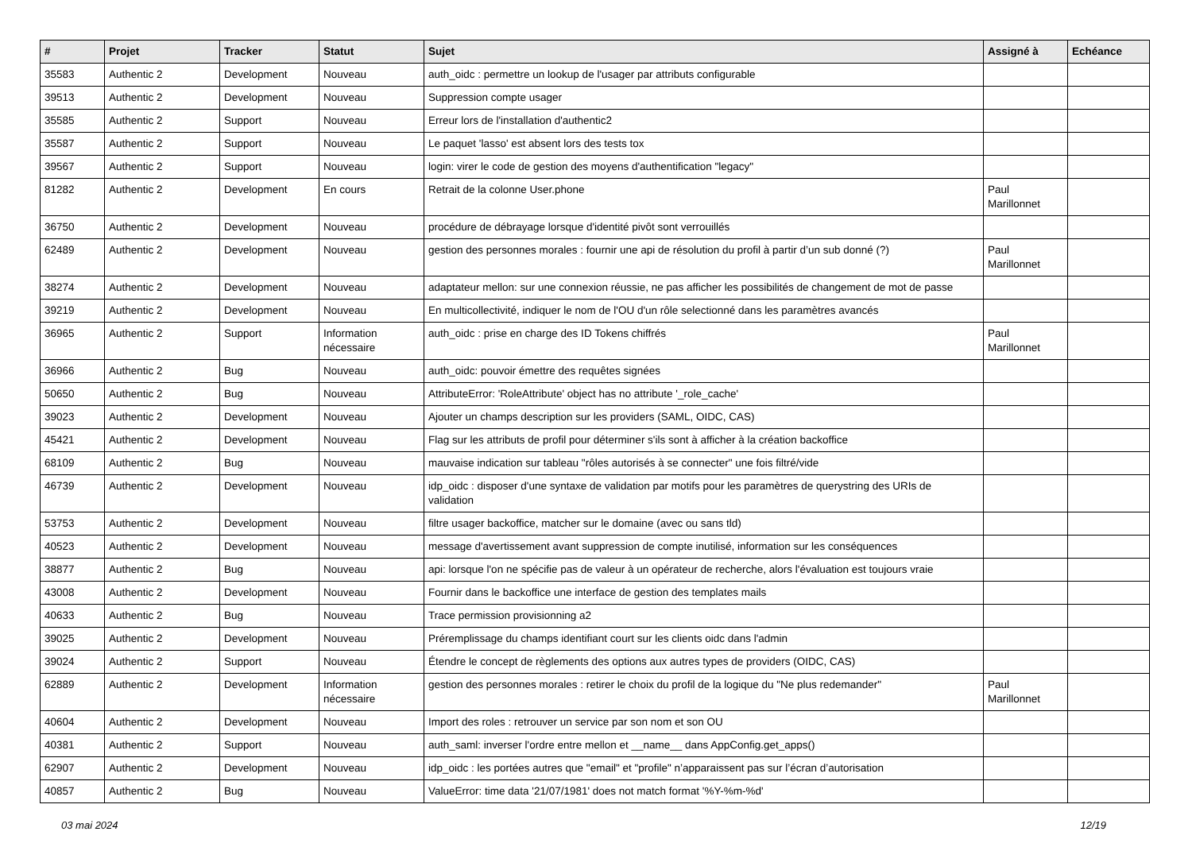| # | Projet | Tracker | Statut | Sujet | Assigné à | Echéance |
| --- | --- | --- | --- | --- | --- | --- |
| 35583 | Authentic 2 | Development | Nouveau | auth_oidc : permettre un lookup de l'usager par attributs configurable | | |
| 39513 | Authentic 2 | Development | Nouveau | Suppression compte usager | | |
| 35585 | Authentic 2 | Support | Nouveau | Erreur lors de l'installation d'authentic2 | | |
| 35587 | Authentic 2 | Support | Nouveau | Le paquet 'lasso' est absent lors des tests tox | | |
| 39567 | Authentic 2 | Support | Nouveau | login: virer le code de gestion des moyens d'authentification "legacy" | | |
| 81282 | Authentic 2 | Development | En cours | Retrait de la colonne User.phone | Paul Marillonnet | |
| 36750 | Authentic 2 | Development | Nouveau | procédure de débrayage lorsque d'identité pivôt sont verrouillés | | |
| 62489 | Authentic 2 | Development | Nouveau | gestion des personnes morales : fournir une api de résolution du profil à partir d’un sub donné (?) | Paul Marillonnet | |
| 38274 | Authentic 2 | Development | Nouveau | adaptateur mellon: sur une connexion réussie, ne pas afficher les possibilités de changement de mot de passe | | |
| 39219 | Authentic 2 | Development | Nouveau | En multicollectivité, indiquer le nom de l'OU d'un rôle selectionné dans les paramètres avancés | | |
| 36965 | Authentic 2 | Support | Information nécessaire | auth_oidc : prise en charge des ID Tokens chiffrés | Paul Marillonnet | |
| 36966 | Authentic 2 | Bug | Nouveau | auth_oidc: pouvoir émettre des requêtes signées | | |
| 50650 | Authentic 2 | Bug | Nouveau | AttributeError: 'RoleAttribute' object has no attribute '_role_cache' | | |
| 39023 | Authentic 2 | Development | Nouveau | Ajouter un champs description sur les providers (SAML, OIDC, CAS) | | |
| 45421 | Authentic 2 | Development | Nouveau | Flag sur les attributs de profil pour déterminer s'ils sont à afficher à la création backoffice | | |
| 68109 | Authentic 2 | Bug | Nouveau | mauvaise indication sur tableau "rôles autorisés à se connecter" une fois filtré/vide | | |
| 46739 | Authentic 2 | Development | Nouveau | idp_oidc : disposer d'une syntaxe de validation par motifs pour les paramètres de querystring des URIs de validation | | |
| 53753 | Authentic 2 | Development | Nouveau | filtre usager backoffice, matcher sur le domaine (avec ou sans tld) | | |
| 40523 | Authentic 2 | Development | Nouveau | message d'avertissement avant suppression de compte inutilisé, information sur les conséquences | | |
| 38877 | Authentic 2 | Bug | Nouveau | api: lorsque l'on ne spécifie pas de valeur à un opérateur de recherche, alors l'évaluation est toujours vraie | | |
| 43008 | Authentic 2 | Development | Nouveau | Fournir dans le backoffice une interface de gestion des templates mails | | |
| 40633 | Authentic 2 | Bug | Nouveau | Trace permission provisionning a2 | | |
| 39025 | Authentic 2 | Development | Nouveau | Préremplissage du champs identifiant court sur les clients oidc dans l'admin | | |
| 39024 | Authentic 2 | Support | Nouveau | Étendre le concept de règlements des options aux autres types de providers (OIDC, CAS) | | |
| 62889 | Authentic 2 | Development | Information nécessaire | gestion des personnes morales : retirer le choix du profil de la logique du "Ne plus redemander" | Paul Marillonnet | |
| 40604 | Authentic 2 | Development | Nouveau | Import des roles : retrouver un service par son nom et son OU | | |
| 40381 | Authentic 2 | Support | Nouveau | auth_saml: inverser l'ordre entre mellon et __name__ dans AppConfig.get_apps() | | |
| 62907 | Authentic 2 | Development | Nouveau | idp_oidc : les portées autres que "email" et "profile" n’apparaissent pas sur l’écran d’autorisation | | |
| 40857 | Authentic 2 | Bug | Nouveau | ValueError: time data '21/07/1981' does not match format '%Y-%m-%d' | | |
03 mai 2024 12/19